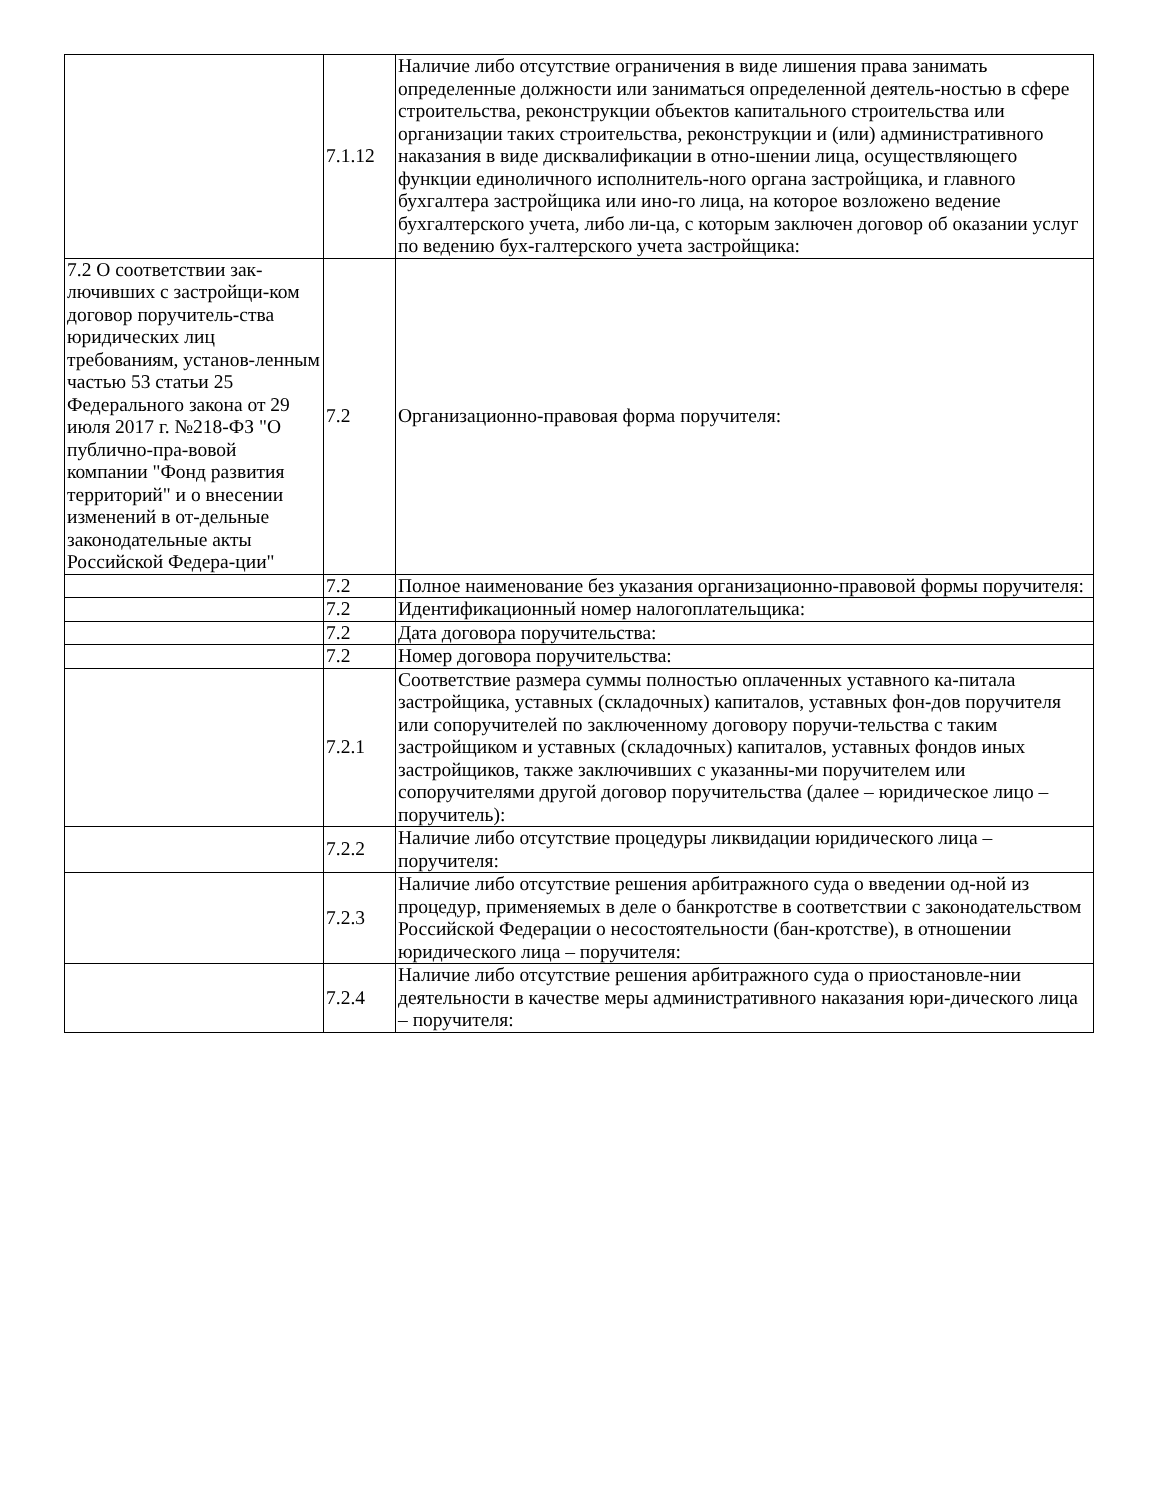| | 7.1.12 | Наличие либо отсутствие ограничения в виде лишения права занимать определенные должности или заниматься определенной деятель-ностью в сфере строительства, реконструкции объектов капитального строительства или организации таких строительства, реконструкции и (или) административного наказания в виде дисквалификации в отно-шении лица, осуществляющего функции единоличного исполнитель-ного органа застройщика, и главного бухгалтера застройщика или ино-го лица, на которое возложено ведение бухгалтерского учета, либо ли-ца, с которым заключен договор об оказании услуг по ведению бух-галтерского учета застройщика: |
| 7.2 О соответствии зак-лючивших с застройщи-ком договор поручитель-ства юридических лиц требованиям, установ-ленным частью 53 статьи 25 Федерального закона от 29 июля 2017 г. №218-ФЗ "О публично-пра-вовой компании "Фонд развития территорий" и о внесении изменений в от-дельные законодательные акты Российской Федера-ции" | 7.2 | Организационно-правовая форма поручителя: |
| | 7.2 | Полное наименование без указания организационно-правовой формы поручителя: |
| | 7.2 | Идентификационный номер налогоплательщика: |
| | 7.2 | Дата договора поручительства: |
| | 7.2 | Номер договора поручительства: |
| | 7.2.1 | Соответствие размера суммы полностью оплаченных уставного ка-питала застройщика, уставных (складочных) капиталов, уставных фон-дов поручителя или сопоручителей по заключенному договору поручи-тельства с таким застройщиком и уставных (складочных) капиталов, уставных фондов иных застройщиков, также заключивших с указанны-ми поручителем или сопоручителями другой договор поручительства (далее – юридическое лицо – поручитель): |
| | 7.2.2 | Наличие либо отсутствие процедуры ликвидации юридического лица – поручителя: |
| | 7.2.3 | Наличие либо отсутствие решения арбитражного суда о введении од-ной из процедур, применяемых в деле о банкротстве в соответствии с законодательством Российской Федерации о несостоятельности (бан-кротстве), в отношении юридического лица – поручителя: |
| | 7.2.4 | Наличие либо отсутствие решения арбитражного суда о приостановле-нии деятельности в качестве меры административного наказания юри-дического лица – поручителя: |